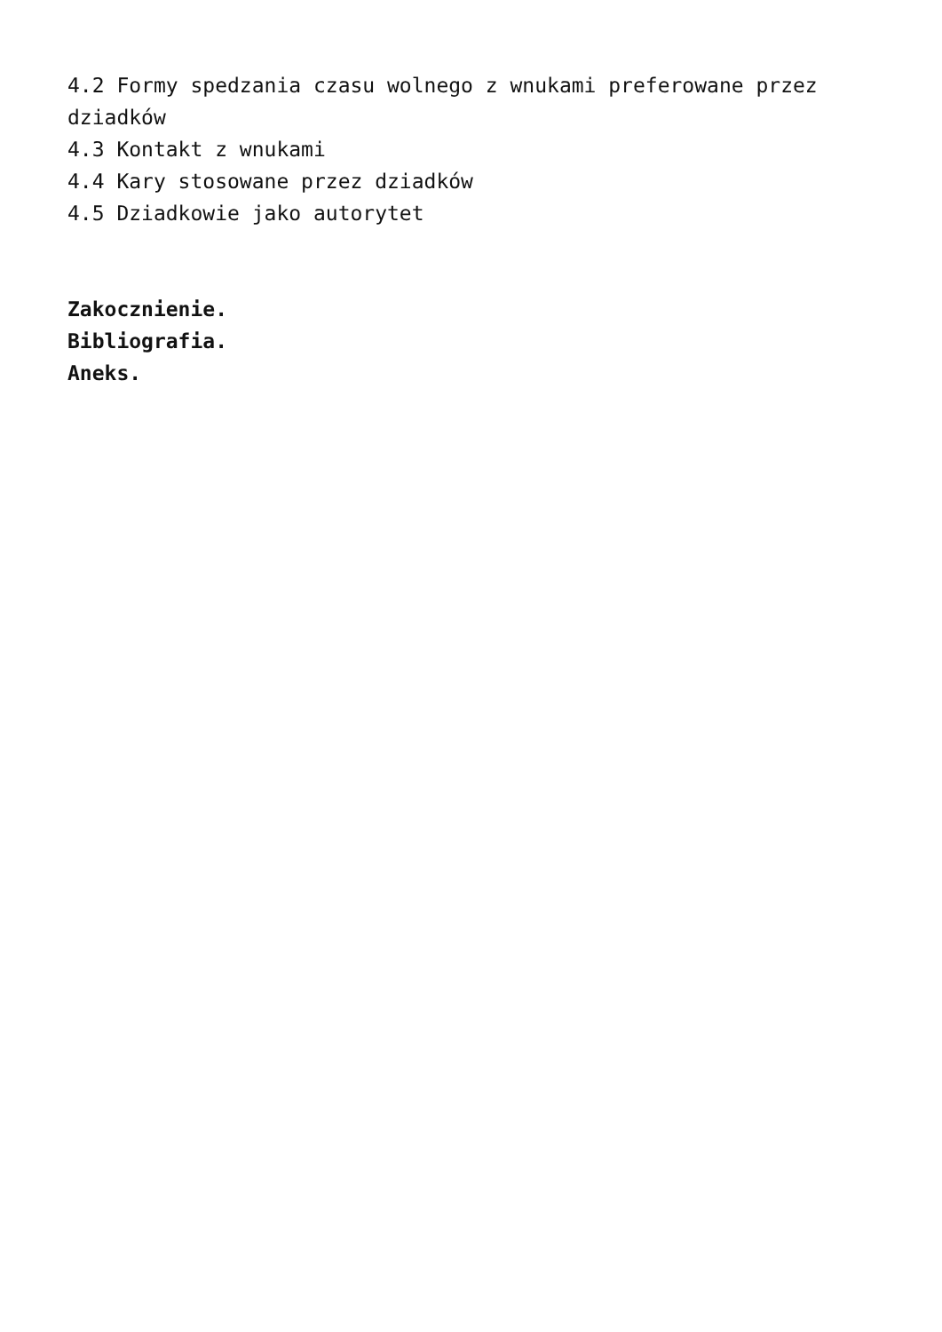4.2 Formy spedzania czasu wolnego z wnukami preferowane przez dziadków
4.3 Kontakt z wnukami
4.4 Kary stosowane przez dziadków
4.5 Dziadkowie jako autorytet
Zakocznienie.
Bibliografia.
Aneks.